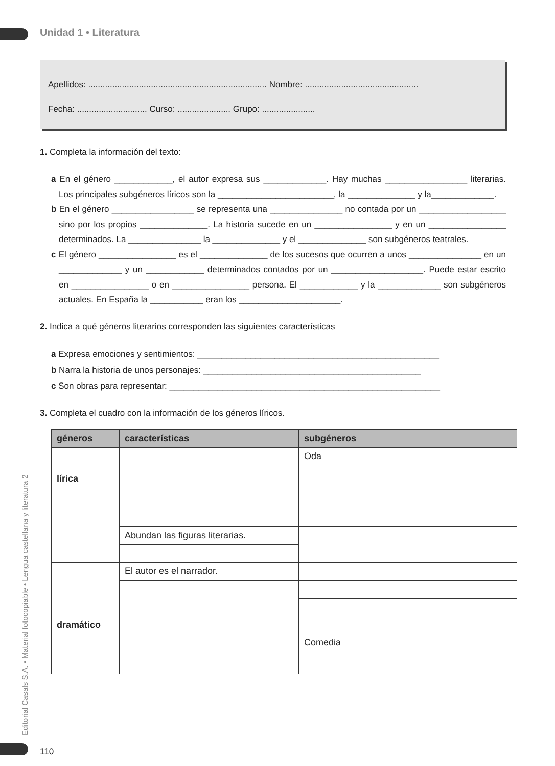Unidad 1 • Literatura
Apellidos: .......................................................................... Nombre: ...............................................
Fecha: ............................. Curso: ...................... Grupo: ......................
1. Completa la información del texto:
a En el género ____________, el autor expresa sus _____________. Hay muchas _________________ literarias. Los principales subgéneros líricos son la ________________________, la ______________ y la_____________.
b En el género _________________ se representa una _______________ no contada por un __________________ sino por los propios ______________. La historia sucede en un ________________ y en un ________________ determinados. La _______________ la ______________ y el ______________ son subgéneros teatrales.
c El género ________________ es el ______________ de los sucesos que ocurren a unos _______________ en un _____________ y un ____________ determinados contados por un ___________________. Puede estar escrito en ________________ o en ________________ persona. El ____________ y la _____________ son subgéneros actuales. En España la ___________ eran los _____________________.
2. Indica a qué géneros literarios corresponden las siguientes características
a Expresa emociones y sentimientos: __________________________________________________
b Narra la historia de unos personajes: _____________________________________________
c Son obras para representar: ________________________________________________________
3. Completa el cuadro con la información de los géneros líricos.
| géneros | características | subgéneros |
| --- | --- | --- |
| lírica | | Oda |
| | Abundan las figuras literarias. | |
| | El autor es el narrador. | |
| dramático | | |
| | | Comedia |
Editorial Casals S.A. • Material fotocopiable • Lengua castellana y literatura 2
110